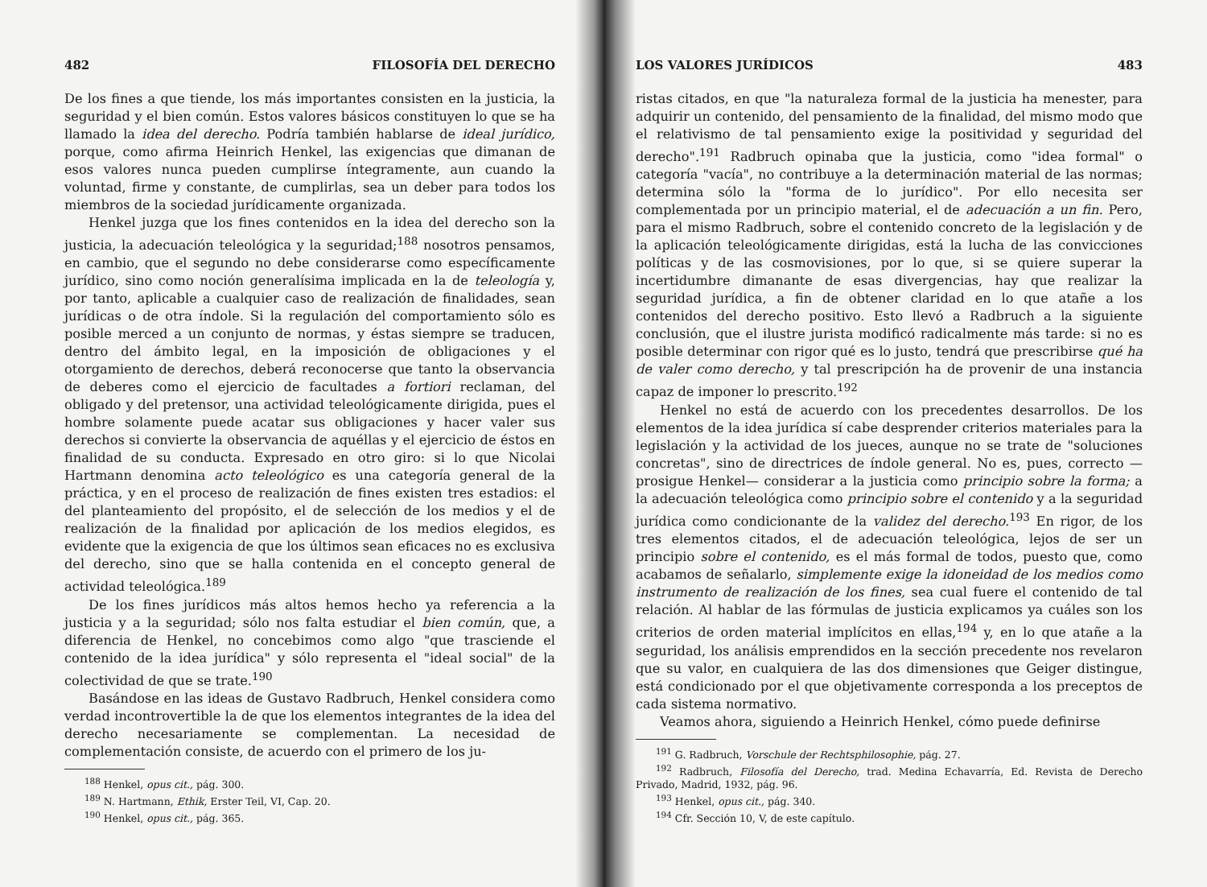482 FILOSOFÍA DEL DERECHO
De los fines a que tiende, los más importantes consisten en la justicia, la seguridad y el bien común. Estos valores básicos constituyen lo que se ha llamado la idea del derecho. Podría también hablarse de ideal jurídico, porque, como afirma Heinrich Henkel, las exigencias que dimanan de esos valores nunca pueden cumplirse íntegramente, aun cuando la voluntad, firme y constante, de cumplirlas, sea un deber para todos los miembros de la sociedad jurídicamente organizada.
Henkel juzga que los fines contenidos en la idea del derecho son la justicia, la adecuación teleológica y la seguridad;<sup>188</sup> nosotros pensamos, en cambio, que el segundo no debe considerarse como específicamente jurídico, sino como noción generalísima implicada en la de teleología y, por tanto, aplicable a cualquier caso de realización de finalidades, sean jurídicas o de otra índole. Si la regulación del comportamiento sólo es posible merced a un conjunto de normas, y éstas siempre se traducen, dentro del ámbito legal, en la imposición de obligaciones y el otorgamiento de derechos, deberá reconocerse que tanto la observancia de deberes como el ejercicio de facultades a fortiori reclaman, del obligado y del pretensor, una actividad teleológicamente dirigida, pues el hombre solamente puede acatar sus obligaciones y hacer valer sus derechos si convierte la observancia de aquéllas y el ejercicio de éstos en finalidad de su conducta. Expresado en otro giro: si lo que Nicolai Hartmann denomina acto teleológico es una categoría general de la práctica, y en el proceso de realización de fines existen tres estadios: el del planteamiento del propósito, el de selección de los medios y el de realización de la finalidad por aplicación de los medios elegidos, es evidente que la exigencia de que los últimos sean eficaces no es exclusiva del derecho, sino que se halla contenida en el concepto general de actividad teleológica.<sup>189</sup>
De los fines jurídicos más altos hemos hecho ya referencia a la justicia y a la seguridad; sólo nos falta estudiar el bien común, que, a diferencia de Henkel, no concebimos como algo "que trasciende el contenido de la idea jurídica" y sólo representa el "ideal social" de la colectividad de que se trate.<sup>190</sup>
Basándose en las ideas de Gustavo Radbruch, Henkel considera como verdad incontrovertible la de que los elementos integrantes de la idea del derecho necesariamente se complementan. La necesidad de complementación consiste, de acuerdo con el primero de los ju-
<sup>188</sup> Henkel, opus cit., pág. 300.
<sup>189</sup> N. Hartmann, Ethik, Erster Teil, VI, Cap. 20.
<sup>190</sup> Henkel, opus cit., pág. 365.
LOS VALORES JURÍDICOS 483
ristas citados, en que "la naturaleza formal de la justicia ha menester, para adquirir un contenido, del pensamiento de la finalidad, del mismo modo que el relativismo de tal pensamiento exige la positividad y seguridad del derecho".<sup>191</sup> Radbruch opinaba que la justicia, como "idea formal" o categoría "vacía", no contribuye a la determinación material de las normas; determina sólo la "forma de lo jurídico". Por ello necesita ser complementada por un principio material, el de adecuación a un fin. Pero, para el mismo Radbruch, sobre el contenido concreto de la legislación y de la aplicación teleológicamente dirigidas, está la lucha de las convicciones políticas y de las cosmovisiones, por lo que, si se quiere superar la incertidumbre dimanante de esas divergencias, hay que realizar la seguridad jurídica, a fin de obtener claridad en lo que atañe a los contenidos del derecho positivo. Esto llevó a Radbruch a la siguiente conclusión, que el ilustre jurista modificó radicalmente más tarde: si no es posible determinar con rigor qué es lo justo, tendrá que prescribirse qué ha de valer como derecho, y tal prescripción ha de provenir de una instancia capaz de imponer lo prescrito.<sup>192</sup>
Henkel no está de acuerdo con los precedentes desarrollos. De los elementos de la idea jurídica sí cabe desprender criterios materiales para la legislación y la actividad de los jueces, aunque no se trate de "soluciones concretas", sino de directrices de índole general. No es, pues, correcto —prosigue Henkel— considerar a la justicia como principio sobre la forma; a la adecuación teleológica como principio sobre el contenido y a la seguridad jurídica como condicionante de la validez del derecho.<sup>193</sup> En rigor, de los tres elementos citados, el de adecuación teleológica, lejos de ser un principio sobre el contenido, es el más formal de todos, puesto que, como acabamos de señalarlo, simplemente exige la idoneidad de los medios como instrumento de realización de los fines, sea cual fuere el contenido de tal relación. Al hablar de las fórmulas de justicia explicamos ya cuáles son los criterios de orden material implícitos en ellas,<sup>194</sup> y, en lo que atañe a la seguridad, los análisis emprendidos en la sección precedente nos revelaron que su valor, en cualquiera de las dos dimensiones que Geiger distingue, está condicionado por el que objetivamente corresponda a los preceptos de cada sistema normativo.
Veamos ahora, siguiendo a Heinrich Henkel, cómo puede definirse
<sup>191</sup> G. Radbruch, Vorschule der Rechtsphilosophie, pág. 27.
<sup>192</sup> Radbruch, Filosofía del Derecho, trad. Medina Echavarría, Ed. Revista de Derecho Privado, Madrid, 1932, pág. 96.
<sup>193</sup> Henkel, opus cit., pág. 340.
<sup>194</sup> Cfr. Sección 10, V, de este capítulo.